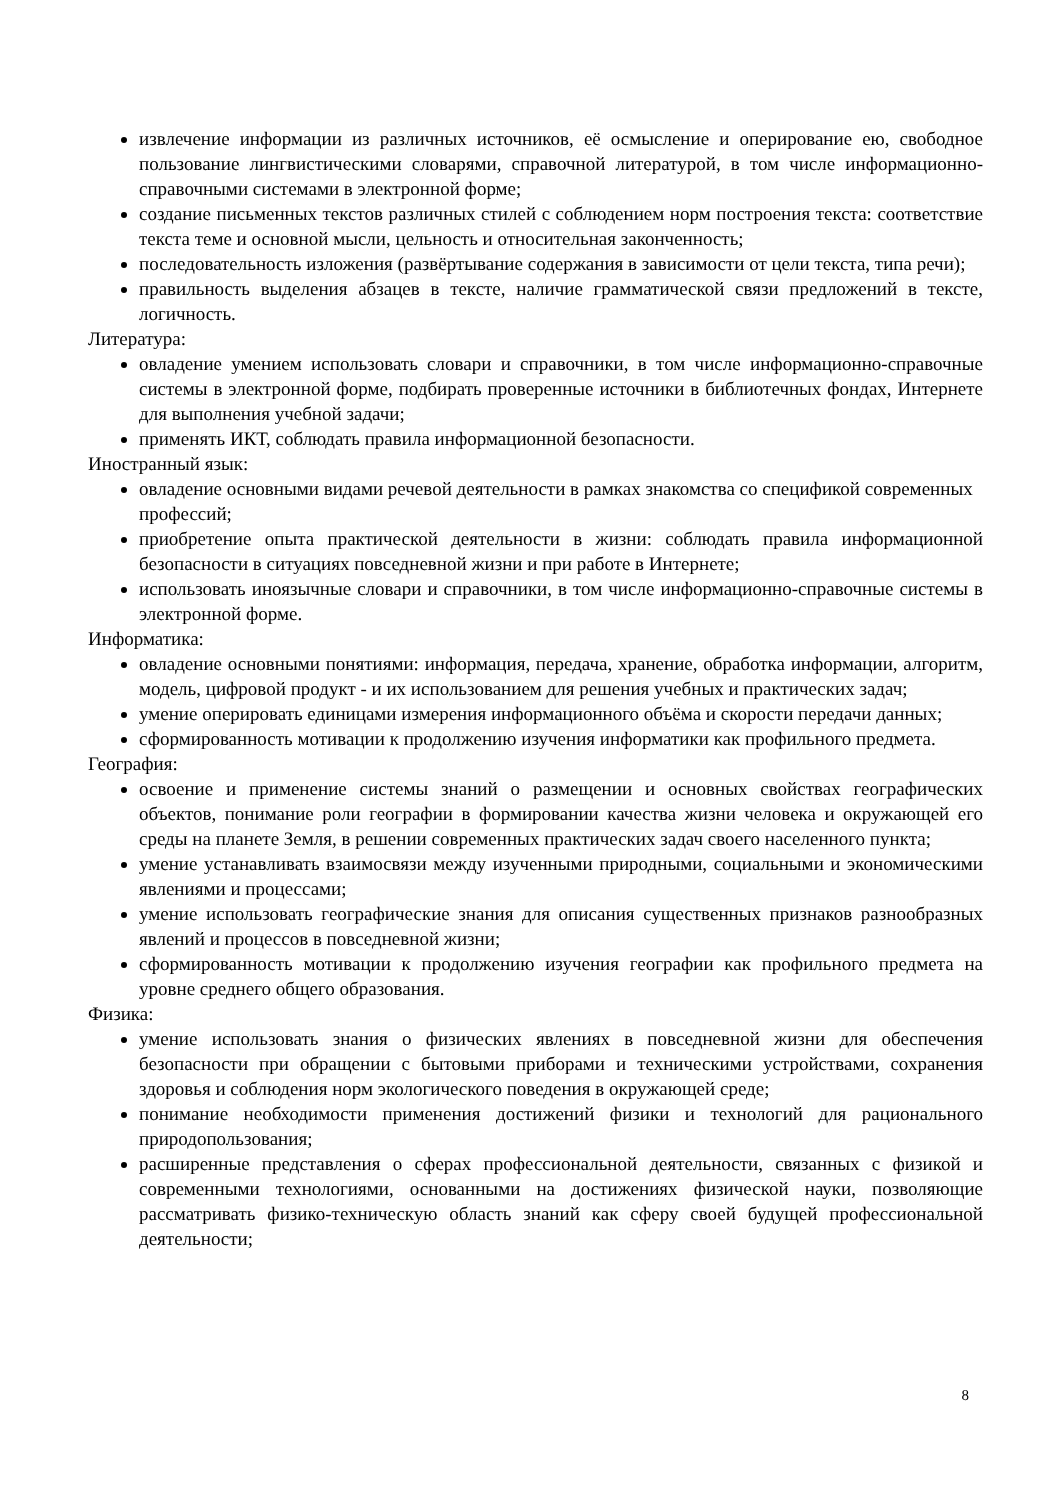извлечение информации из различных источников, её осмысление и оперирование ею, свободное пользование лингвистическими словарями, справочной литературой, в том числе информационно-справочными системами в электронной форме;
создание письменных текстов различных стилей с соблюдением норм построения текста: соответствие текста теме и основной мысли, цельность и относительная законченность;
последовательность изложения (развёртывание содержания в зависимости от цели текста, типа речи);
правильность выделения абзацев в тексте, наличие грамматической связи предложений в тексте, логичность.
Литература:
овладение умением использовать словари и справочники, в том числе информационно-справочные системы в электронной форме, подбирать проверенные источники в библиотечных фондах, Интернете для выполнения учебной задачи;
применять ИКТ, соблюдать правила информационной безопасности.
Иностранный язык:
овладение основными видами речевой деятельности в рамках знакомства со спецификой современных профессий;
приобретение опыта практической деятельности в жизни: соблюдать правила информационной безопасности в ситуациях повседневной жизни и при работе в Интернете;
использовать иноязычные словари и справочники, в том числе информационно-справочные системы в электронной форме.
Информатика:
овладение основными понятиями: информация, передача, хранение, обработка информации, алгоритм, модель, цифровой продукт - и их использованием для решения учебных и практических задач;
умение оперировать единицами измерения информационного объёма и скорости передачи данных;
сформированность мотивации к продолжению изучения информатики как профильного предмета.
География:
освоение и применение системы знаний о размещении и основных свойствах географических объектов, понимание роли географии в формировании качества жизни человека и окружающей его среды на планете Земля, в решении современных практических задач своего населенного пункта;
умение устанавливать взаимосвязи между изученными природными, социальными и экономическими явлениями и процессами;
умение использовать географические знания для описания существенных признаков разнообразных явлений и процессов в повседневной жизни;
сформированность мотивации к продолжению изучения географии как профильного предмета на уровне среднего общего образования.
Физика:
умение использовать знания о физических явлениях в повседневной жизни для обеспечения безопасности при обращении с бытовыми приборами и техническими устройствами, сохранения здоровья и соблюдения норм экологического поведения в окружающей среде;
понимание необходимости применения достижений физики и технологий для рационального природопользования;
расширенные представления о сферах профессиональной деятельности, связанных с физикой и современными технологиями, основанными на достижениях физической науки, позволяющие рассматривать физико-техническую область знаний как сферу своей будущей профессиональной деятельности;
8